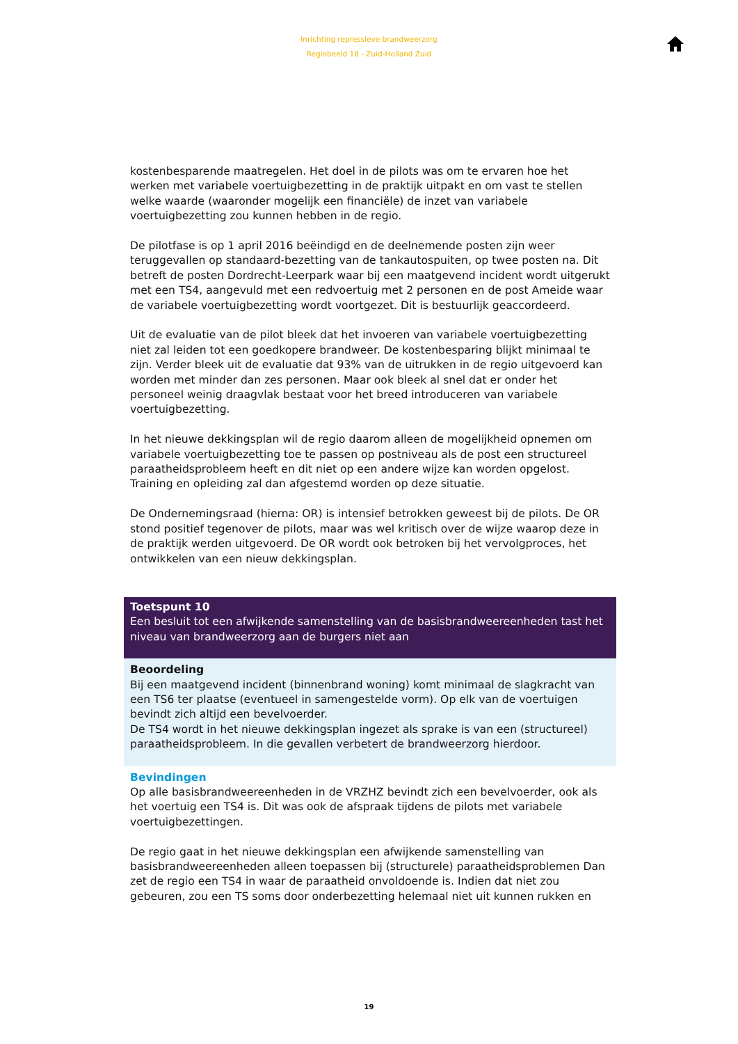Inrichting repressieve brandweerzorg
Regiobeeld 18 - Zuid-Holland Zuid
kostenbesparende maatregelen. Het doel in de pilots was om te ervaren hoe het werken met variabele voertuigbezetting in de praktijk uitpakt en om vast te stellen welke waarde (waaronder mogelijk een financiële) de inzet van variabele voertuigbezetting zou kunnen hebben in de regio.
De pilotfase is op 1 april 2016 beëindigd en de deelnemende posten zijn weer teruggevallen op standaard-bezetting van de tankautospuiten, op twee posten na. Dit betreft de posten Dordrecht-Leerpark waar bij een maatgevend incident wordt uitgerukt met een TS4, aangevuld met een redvoertuig met 2 personen en de post Ameide waar de variabele voertuigbezetting wordt voortgezet. Dit is bestuurlijk geaccordeerd.
Uit de evaluatie van de pilot bleek dat het invoeren van variabele voertuigbezetting niet zal leiden tot een goedkopere brandweer. De kostenbesparing blijkt minimaal te zijn. Verder bleek uit de evaluatie dat 93% van de uitrukken in de regio uitgevoerd kan worden met minder dan zes personen. Maar ook bleek al snel dat er onder het personeel weinig draagvlak bestaat voor het breed introduceren van variabele voertuigbezetting.
In het nieuwe dekkingsplan wil de regio daarom alleen de mogelijkheid opnemen om variabele voertuigbezetting toe te passen op postniveau als de post een structureel paraatheidsprobleem heeft en dit niet op een andere wijze kan worden opgelost. Training en opleiding zal dan afgestemd worden op deze situatie.
De Ondernemingsraad (hierna: OR) is intensief betrokken geweest bij de pilots. De OR stond positief tegenover de pilots, maar was wel kritisch over de wijze waarop deze in de praktijk werden uitgevoerd. De OR wordt ook betroken bij het vervolgproces, het ontwikkelen van een nieuw dekkingsplan.
Toetspunt 10
Een besluit tot een afwijkende samenstelling van de basisbrandweereenheden tast het niveau van brandweerzorg aan de burgers niet aan
Beoordeling
Bij een maatgevend incident (binnenbrand woning) komt minimaal de slagkracht van een TS6 ter plaatse (eventueel in samengestelde vorm). Op elk van de voertuigen bevindt zich altijd een bevelvoerder.
De TS4 wordt in het nieuwe dekkingsplan ingezet als sprake is van een (structureel) paraatheidsprobleem. In die gevallen verbetert de brandweerzorg hierdoor.
Bevindingen
Op alle basisbrandweereenheden in de VRZHZ bevindt zich een bevelvoerder, ook als het voertuig een TS4 is. Dit was ook de afspraak tijdens de pilots met variabele voertuigbezettingen.
De regio gaat in het nieuwe dekkingsplan een afwijkende samenstelling van basisbrandweereenheden alleen toepassen bij (structurele) paraatheidsproblemen Dan zet de regio een TS4 in waar de paraatheid onvoldoende is. Indien dat niet zou gebeuren, zou een TS soms door onderbezetting helemaal niet uit kunnen rukken en
19